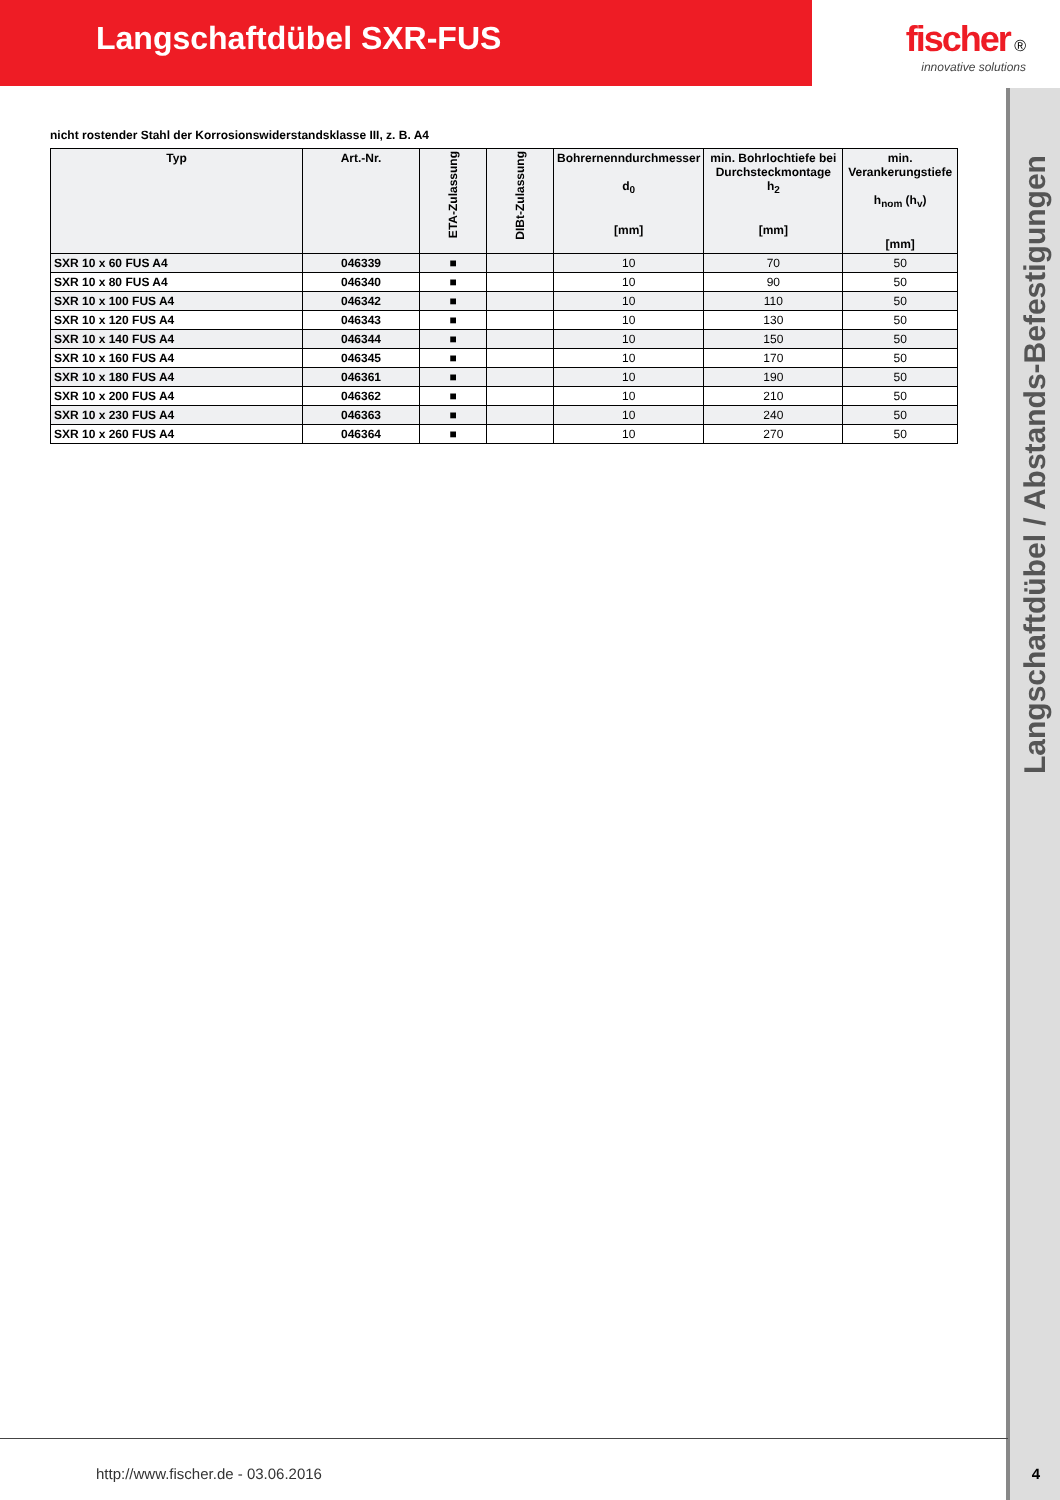Langschaftdübel SXR-FUS fischer ®
innovative solutions
Langschaftdübel / Abstands-Befestigungen
nicht rostender Stahl der Korrosionswiderstandsklasse III, z. B. A4
| Typ | Art.-Nr. | ETA-Zulassung | DIBt-Zulassung | Bohrernenndurchmesser d<sub>0</sub> [mm] | min. Bohrlochtiefe bei Durchsteckmontage h<sub>2</sub> [mm] | min. Verankerungstiefe h<sub>nom</sub> (h<sub>v</sub>) [mm] |
| --- | --- | --- | --- | --- | --- | --- |
| SXR 10 x 60 FUS A4 | 046339 | ■ | | 10 | 70 | 50 |
| SXR 10 x 80 FUS A4 | 046340 | ■ | | 10 | 90 | 50 |
| SXR 10 x 100 FUS A4 | 046342 | ■ | | 10 | 110 | 50 |
| SXR 10 x 120 FUS A4 | 046343 | ■ | | 10 | 130 | 50 |
| SXR 10 x 140 FUS A4 | 046344 | ■ | | 10 | 150 | 50 |
| SXR 10 x 160 FUS A4 | 046345 | ■ | | 10 | 170 | 50 |
| SXR 10 x 180 FUS A4 | 046361 | ■ | | 10 | 190 | 50 |
| SXR 10 x 200 FUS A4 | 046362 | ■ | | 10 | 210 | 50 |
| SXR 10 x 230 FUS A4 | 046363 | ■ | | 10 | 240 | 50 |
| SXR 10 x 260 FUS A4 | 046364 | ■ | | 10 | 270 | 50 |
http://www.fischer.de - 03.06.2016
4